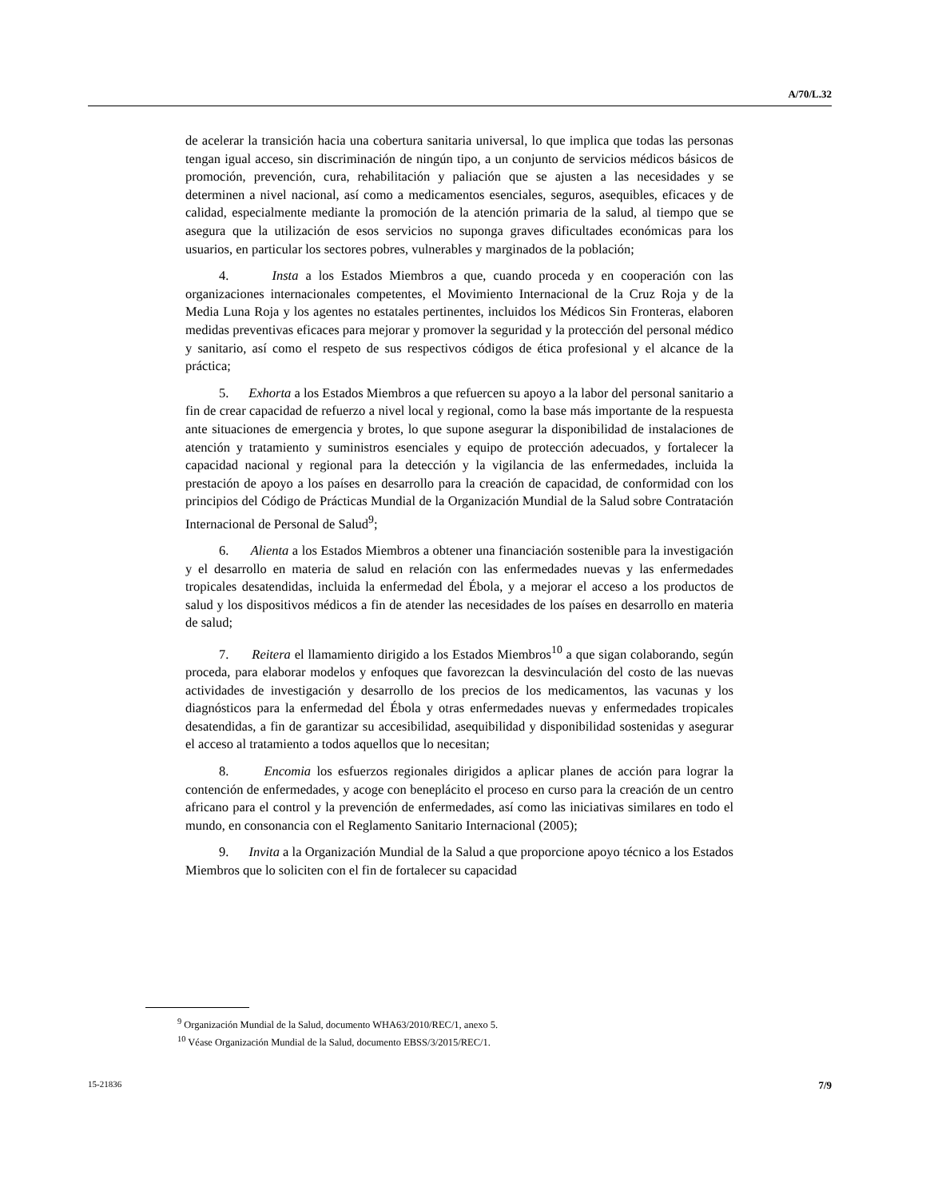A/70/L.32
de acelerar la transición hacia una cobertura sanitaria universal, lo que implica que todas las personas tengan igual acceso, sin discriminación de ningún tipo, a un conjunto de servicios médicos básicos de promoción, prevención, cura, rehabilitación y paliación que se ajusten a las necesidades y se determinen a nivel nacional, así como a medicamentos esenciales, seguros, asequibles, eficaces y de calidad, especialmente mediante la promoción de la atención primaria de la salud, al tiempo que se asegura que la utilización de esos servicios no suponga graves dificultades económicas para los usuarios, en particular los sectores pobres, vulnerables y marginados de la población;
4. Insta a los Estados Miembros a que, cuando proceda y en cooperación con las organizaciones internacionales competentes, el Movimiento Internacional de la Cruz Roja y de la Media Luna Roja y los agentes no estatales pertinentes, incluidos los Médicos Sin Fronteras, elaboren medidas preventivas eficaces para mejorar y promover la seguridad y la protección del personal médico y sanitario, así como el respeto de sus respectivos códigos de ética profesional y el alcance de la práctica;
5. Exhorta a los Estados Miembros a que refuercen su apoyo a la labor del personal sanitario a fin de crear capacidad de refuerzo a nivel local y regional, como la base más importante de la respuesta ante situaciones de emergencia y brotes, lo que supone asegurar la disponibilidad de instalaciones de atención y tratamiento y suministros esenciales y equipo de protección adecuados, y fortalecer la capacidad nacional y regional para la detección y la vigilancia de las enfermedades, incluida la prestación de apoyo a los países en desarrollo para la creación de capacidad, de conformidad con los principios del Código de Prácticas Mundial de la Organización Mundial de la Salud sobre Contratación Internacional de Personal de Salud<sup>9</sup>;
6. Alienta a los Estados Miembros a obtener una financiación sostenible para la investigación y el desarrollo en materia de salud en relación con las enfermedades nuevas y las enfermedades tropicales desatendidas, incluida la enfermedad del Ébola, y a mejorar el acceso a los productos de salud y los dispositivos médicos a fin de atender las necesidades de los países en desarrollo en materia de salud;
7. Reitera el llamamiento dirigido a los Estados Miembros<sup>10</sup> a que sigan colaborando, según proceda, para elaborar modelos y enfoques que favorezcan la desvinculación del costo de las nuevas actividades de investigación y desarrollo de los precios de los medicamentos, las vacunas y los diagnósticos para la enfermedad del Ébola y otras enfermedades nuevas y enfermedades tropicales desatendidas, a fin de garantizar su accesibilidad, asequibilidad y disponibilidad sostenidas y asegurar el acceso al tratamiento a todos aquellos que lo necesitan;
8. Encomia los esfuerzos regionales dirigidos a aplicar planes de acción para lograr la contención de enfermedades, y acoge con beneplácito el proceso en curso para la creación de un centro africano para el control y la prevención de enfermedades, así como las iniciativas similares en todo el mundo, en consonancia con el Reglamento Sanitario Internacional (2005);
9. Invita a la Organización Mundial de la Salud a que proporcione apoyo técnico a los Estados Miembros que lo soliciten con el fin de fortalecer su capacidad
<sup>9</sup> Organización Mundial de la Salud, documento WHA63/2010/REC/1, anexo 5.
<sup>10</sup> Véase Organización Mundial de la Salud, documento EBSS/3/2015/REC/1.
15-21836 7/9